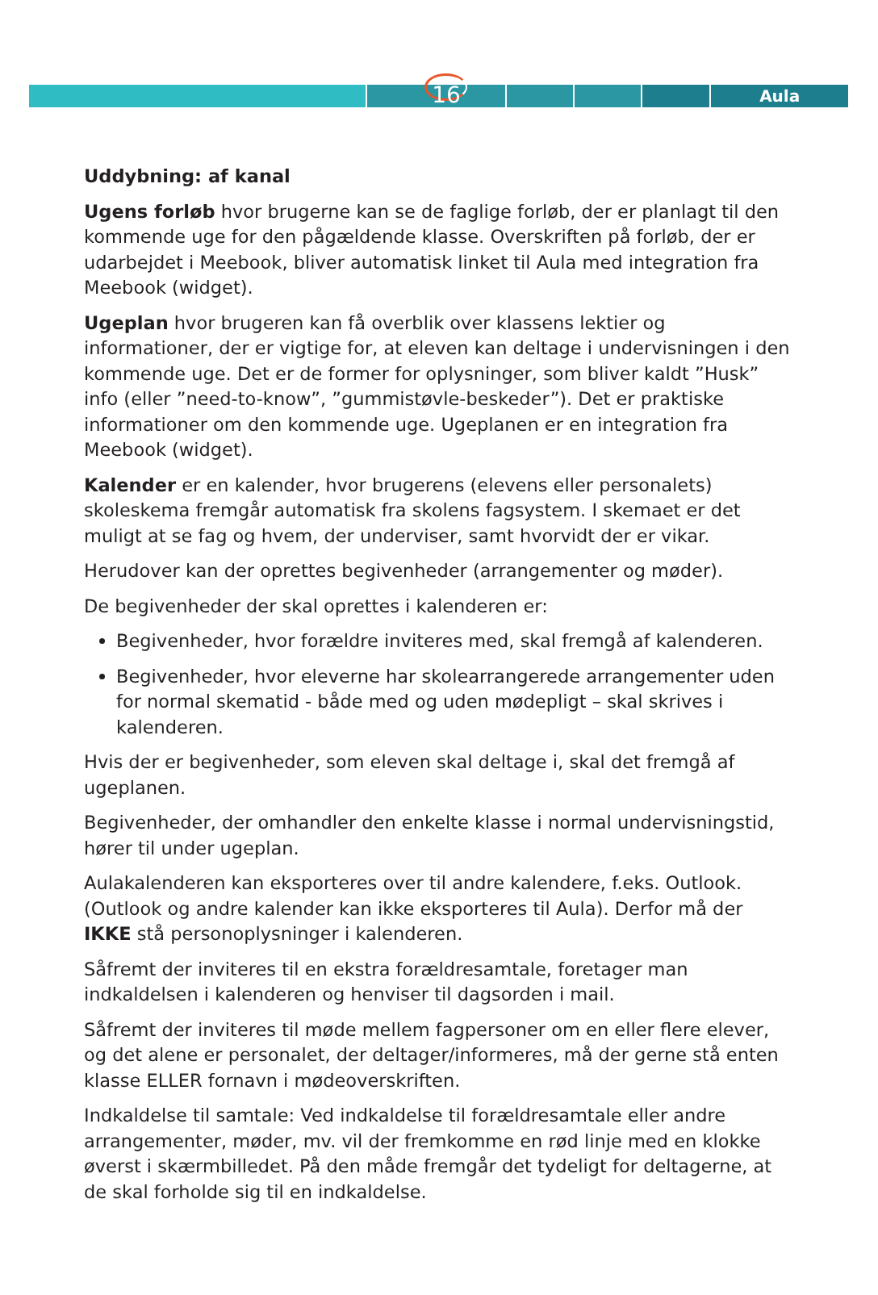Aula
16
Uddybning: af kanal
Ugens forløb hvor brugerne kan se de faglige forløb, der er planlagt til den kommende uge for den pågældende klasse. Overskriften på forløb, der er udarbejdet i Meebook, bliver automatisk linket til Aula med integration fra Meebook (widget).
Ugeplan hvor brugeren kan få overblik over klassens lektier og informationer, der er vigtige for, at eleven kan deltage i undervisningen i den kommende uge. Det er de former for oplysninger, som bliver kaldt ”Husk” info (eller ”need-to-know”, ”gummistøvle-beskeder”). Det er praktiske informationer om den kommende uge. Ugeplanen er en integration fra Meebook (widget).
Kalender er en kalender, hvor brugerens (elevens eller personalets) skoleskema fremgår automatisk fra skolens fagsystem. I skemaet er det muligt at se fag og hvem, der underviser, samt hvorvidt der er vikar.
Herudover kan der oprettes begivenheder (arrangementer og møder).
De begivenheder der skal oprettes i kalenderen er:
Begivenheder, hvor forældre inviteres med, skal fremgå af kalenderen.
Begivenheder, hvor eleverne har skolearrangerede arrangementer uden for normal skematid - både med og uden mødepligt – skal skrives i kalenderen.
Hvis der er begivenheder, som eleven skal deltage i, skal det fremgå af ugeplanen.
Begivenheder, der omhandler den enkelte klasse i normal undervisningstid, hører til under ugeplan.
Aulakalenderen kan eksporteres over til andre kalendere, f.eks. Outlook. (Outlook og andre kalender kan ikke eksporteres til Aula). Derfor må der IKKE stå personoplysninger i kalenderen.
Såfremt der inviteres til en ekstra forældresamtale, foretager man indkaldelsen i kalenderen og henviser til dagsorden i mail.
Såfremt der inviteres til møde mellem fagpersoner om en eller flere elever, og det alene er personalet, der deltager/informeres, må der gerne stå enten klasse ELLER fornavn i mødeoverskriften.
Indkaldelse til samtale: Ved indkaldelse til forældresamtale eller andre arrangementer, møder, mv. vil der fremkomme en rød linje med en klokke øverst i skærmbilledet. På den måde fremgår det tydeligt for deltagerne, at de skal forholde sig til en indkaldelse.